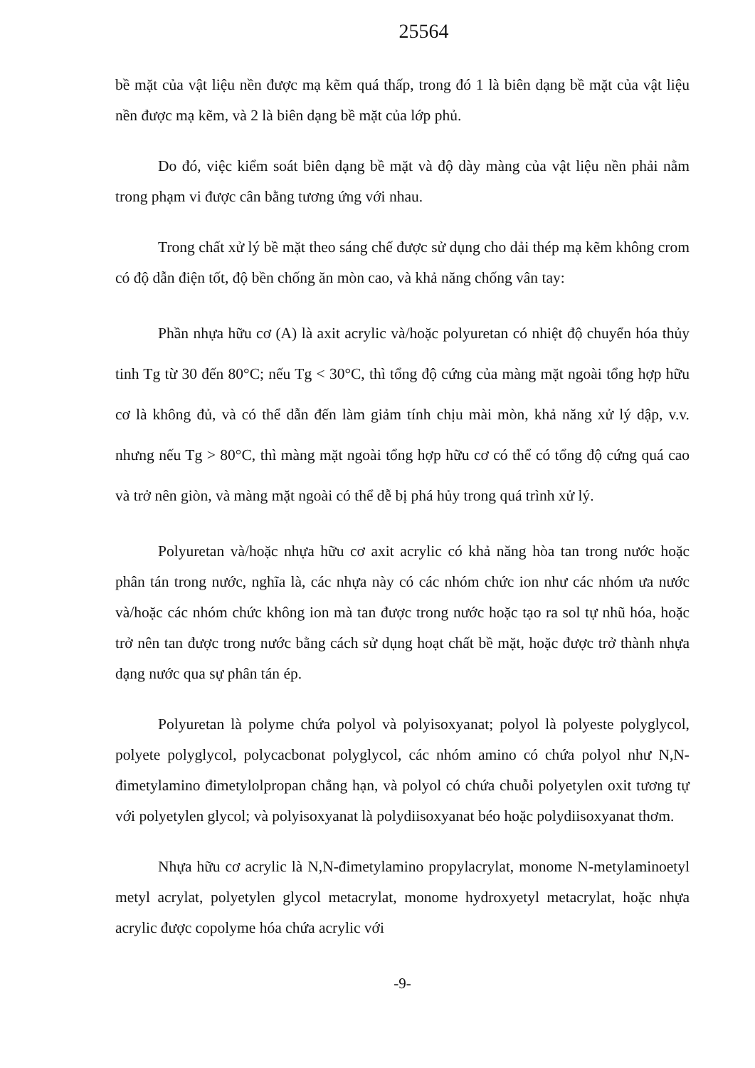25564
bề mặt của vật liệu nền được mạ kẽm quá thấp, trong đó 1 là biên dạng bề mặt của vật liệu nền được mạ kẽm, và 2 là biên dạng bề mặt của lớp phủ.
Do đó, việc kiểm soát biên dạng bề mặt và độ dày màng của vật liệu nền phải nằm trong phạm vi được cân bằng tương ứng với nhau.
Trong chất xử lý bề mặt theo sáng chế được sử dụng cho dải thép mạ kẽm không crom có độ dẫn điện tốt, độ bền chống ăn mòn cao, và khả năng chống vân tay:
Phần nhựa hữu cơ (A) là axit acrylic và/hoặc polyuretan có nhiệt độ chuyển hóa thủy tinh Tg từ 30 đến 80°C; nếu Tg < 30°C, thì tổng độ cứng của màng mặt ngoài tổng hợp hữu cơ là không đủ, và có thể dẫn đến làm giảm tính chịu mài mòn, khả năng xử lý dập, v.v. nhưng nếu Tg > 80°C, thì màng mặt ngoài tổng hợp hữu cơ có thể có tổng độ cứng quá cao và trở nên giòn, và màng mặt ngoài có thể dễ bị phá hủy trong quá trình xử lý.
Polyuretan và/hoặc nhựa hữu cơ axit acrylic có khả năng hòa tan trong nước hoặc phân tán trong nước, nghĩa là, các nhựa này có các nhóm chức ion như các nhóm ưa nước và/hoặc các nhóm chức không ion mà tan được trong nước hoặc tạo ra sol tự nhũ hóa, hoặc trở nên tan được trong nước bằng cách sử dụng hoạt chất bề mặt, hoặc được trở thành nhựa dạng nước qua sự phân tán ép.
Polyuretan là polyme chứa polyol và polyisoxyanat; polyol là polyeste polyglycol, polyete polyglycol, polycacbonat polyglycol, các nhóm amino có chứa polyol như N,N-đimetylamino đimetylolpropan chẳng hạn, và polyol có chứa chuỗi polyetylen oxit tương tự với polyetylen glycol; và polyisoxyanat là polydiisoxyanat béo hoặc polydiisoxyanat thơm.
Nhựa hữu cơ acrylic là N,N-đimetylamino propylacrylat, monome N-metylaminoetyl metyl acrylat, polyetylen glycol metacrylat, monome hydroxyetyl metacrylat, hoặc nhựa acrylic được copolyme hóa chứa acrylic với
-9-